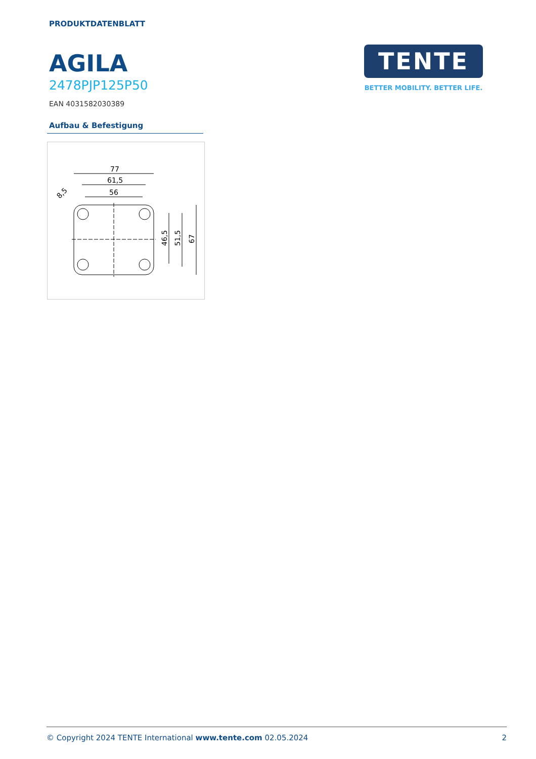PRODUKTDATENBLATT
AGILA
2478PJP125P50
EAN 4031582030389
Aufbau & Befestigung
77
61,5
56
46,5
51,5
67
8,5
TENTE
BETTER MOBILITY. BETTER LIFE.
© Copyright 2024 TENTE International www.tente.com 02.05.2024 2